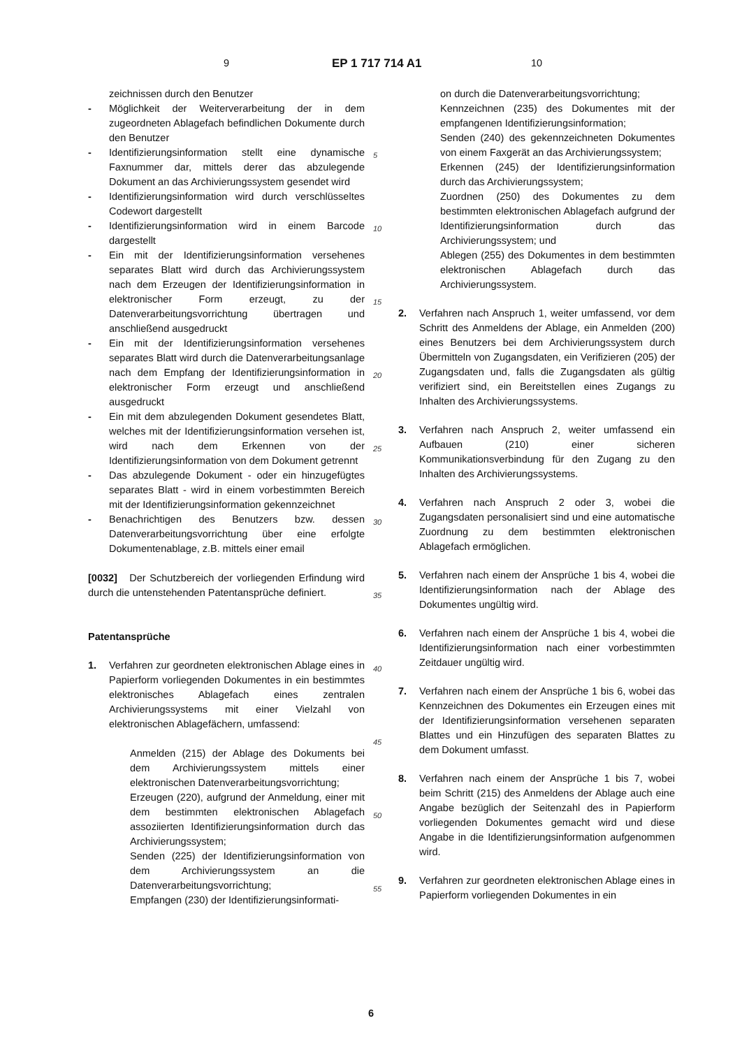9 EP 1 717 714 A1 10
zeichnissen durch den Benutzer
- Möglichkeit der Weiterverarbeitung der in dem zugeordneten Ablagefach befindlichen Dokumente durch den Benutzer
- Identifizierungsinformation stellt eine dynamische Faxnummer dar, mittels derer das abzulegende Dokument an das Archivierungssystem gesendet wird
- Identifizierungsinformation wird durch verschlüsseltes Codewort dargestellt
- Identifizierungsinformation wird in einem Barcode dargestellt
- Ein mit der Identifizierungsinformation versehenes separates Blatt wird durch das Archivierungssystem nach dem Erzeugen der Identifizierungsinformation in elektronischer Form erzeugt, zu der Datenverarbeitungsvorrichtung übertragen und anschließend ausgedruckt
- Ein mit der Identifizierungsinformation versehenes separates Blatt wird durch die Datenverarbeitungsanlage nach dem Empfang der Identifizierungsinformation in elektronischer Form erzeugt und anschließend ausgedruckt
- Ein mit dem abzulegenden Dokument gesendetes Blatt, welches mit der Identifizierungsinformation versehen ist, wird nach dem Erkennen von der Identifizierungsinformation von dem Dokument getrennt
- Das abzulegende Dokument - oder ein hinzugefügtes separates Blatt - wird in einem vorbestimmten Bereich mit der Identifizierungsinformation gekennzeichnet
- Benachrichtigen des Benutzers bzw. dessen Datenverarbeitungsvorrichtung über eine erfolgte Dokumentenablage, z.B. mittels einer email
[0032] Der Schutzbereich der vorliegenden Erfindung wird durch die untenstehenden Patentansprüche definiert.
Patentansprüche
1. Verfahren zur geordneten elektronischen Ablage eines in Papierform vorliegenden Dokumentes in ein bestimmtes elektronisches Ablagefach eines zentralen Archivierungssystems mit einer Vielzahl von elektronischen Ablagefächern, umfassend:
Anmelden (215) der Ablage des Dokuments bei dem Archivierungssystem mittels einer elektronischen Datenverarbeitungsvorrichtung;
Erzeugen (220), aufgrund der Anmeldung, einer mit dem bestimmten elektronischen Ablagefach assoziierten Identifizierungsinformation durch das Archivierungssystem;
Senden (225) der Identifizierungsinformation von dem Archivierungssystem an die Datenverarbeitungsvorrichtung;
Empfangen (230) der Identifizierungsinformati-
5
10
15
20
25
30
35
40
45
50
55
on durch die Datenverarbeitungsvorrichtung;
Kennzeichnen (235) des Dokumentes mit der empfangenen Identifizierungsinformation;
Senden (240) des gekennzeichneten Dokumentes von einem Faxgerät an das Archivierungssystem;
Erkennen (245) der Identifizierungsinformation durch das Archivierungssystem;
Zuordnen (250) des Dokumentes zu dem bestimmten elektronischen Ablagefach aufgrund der Identifizierungsinformation durch das Archivierungssystem; und
Ablegen (255) des Dokumentes in dem bestimmten elektronischen Ablagefach durch das Archivierungssystem.
2. Verfahren nach Anspruch 1, weiter umfassend, vor dem Schritt des Anmeldens der Ablage, ein Anmelden (200) eines Benutzers bei dem Archivierungssystem durch Übermitteln von Zugangsdaten, ein Verifizieren (205) der Zugangsdaten und, falls die Zugangsdaten als gültig verifiziert sind, ein Bereitstellen eines Zugangs zu Inhalten des Archivierungssystems.
3. Verfahren nach Anspruch 2, weiter umfassend ein Aufbauen (210) einer sicheren Kommunikationsverbindung für den Zugang zu den Inhalten des Archivierungssystems.
4. Verfahren nach Anspruch 2 oder 3, wobei die Zugangsdaten personalisiert sind und eine automatische Zuordnung zu dem bestimmten elektronischen Ablagefach ermöglichen.
5. Verfahren nach einem der Ansprüche 1 bis 4, wobei die Identifizierungsinformation nach der Ablage des Dokumentes ungültig wird.
6. Verfahren nach einem der Ansprüche 1 bis 4, wobei die Identifizierungsinformation nach einer vorbestimmten Zeitdauer ungültig wird.
7. Verfahren nach einem der Ansprüche 1 bis 6, wobei das Kennzeichnen des Dokumentes ein Erzeugen eines mit der Identifizierungsinformation versehenen separaten Blattes und ein Hinzufügen des separaten Blattes zu dem Dokument umfasst.
8. Verfahren nach einem der Ansprüche 1 bis 7, wobei beim Schritt (215) des Anmeldens der Ablage auch eine Angabe bezüglich der Seitenzahl des in Papierform vorliegenden Dokumentes gemacht wird und diese Angabe in die Identifizierungsinformation aufgenommen wird.
9. Verfahren zur geordneten elektronischen Ablage eines in Papierform vorliegenden Dokumentes in ein
6